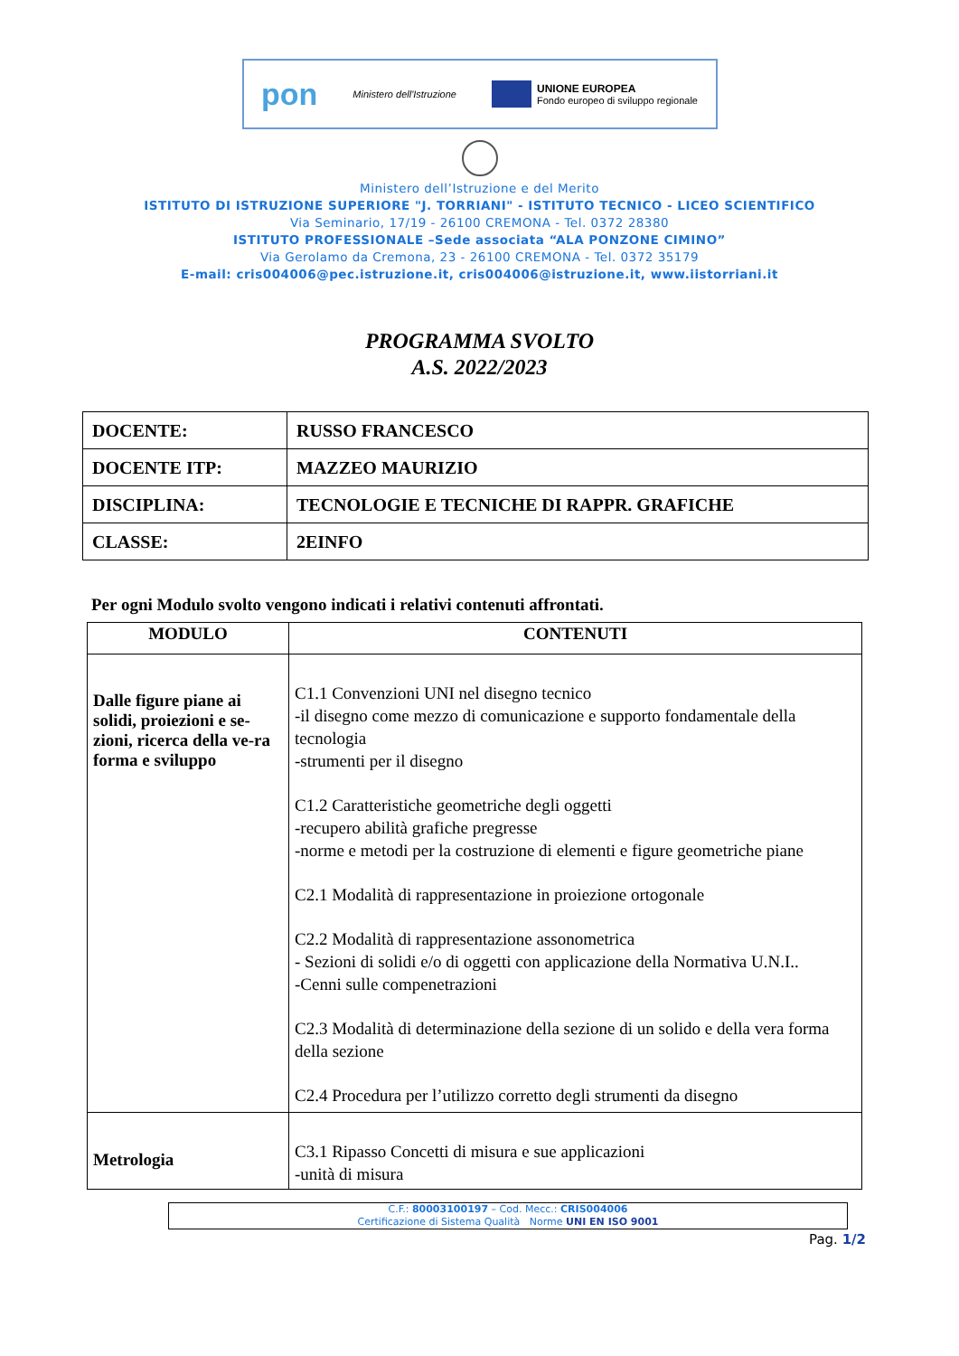pon Ministero dell'Istruzione
UNIONE EUROPEA
Fondo europeo di sviluppo regionale
Ministero dell’Istruzione e del Merito
ISTITUTO DI ISTRUZIONE SUPERIORE "J. TORRIANI" - ISTITUTO TECNICO - LICEO SCIENTIFICO
Via Seminario, 17/19 - 26100 CREMONA - Tel. 0372 28380
ISTITUTO PROFESSIONALE –Sede associata “ALA PONZONE CIMINO”
Via Gerolamo da Cremona, 23 - 26100 CREMONA - Tel. 0372 35179
E-mail: cris004006@pec.istruzione.it, cris004006@istruzione.it, www.iistorriani.it
PROGRAMMA SVOLTO
A.S. 2022/2023
| DOCENTE: | RUSSO FRANCESCO |
| DOCENTE ITP: | MAZZEO MAURIZIO |
| DISCIPLINA: | TECNOLOGIE E TECNICHE DI RAPPR. GRAFICHE |
| CLASSE: | 2EINFO |
Per ogni Modulo svolto vengono indicati i relativi contenuti affrontati.
| MODULO | CONTENUTI |
| --- | --- |
| Dalle figure piane ai solidi, proiezioni e se-zioni, ricerca della ve-ra forma e sviluppo | C1.1 Convenzioni UNI nel disegno tecnico -il disegno come mezzo di comunicazione e supporto fondamentale della tecnologia -strumenti per il disegno C1.2 Caratteristiche geometriche degli oggetti -recupero abilità grafiche pregresse -norme e metodi per la costruzione di elementi e figure geometriche piane C2.1 Modalità di rappresentazione in proiezione ortogonale C2.2 Modalità di rappresentazione assonometrica - Sezioni di solidi e/o di oggetti con applicazione della Normativa U.N.I.. -Cenni sulle compenetrazioni C2.3 Modalità di determinazione della sezione di un solido e della vera forma della sezione C2.4 Procedura per l’utilizzo corretto degli strumenti da disegno |
| Metrologia | C3.1 Ripasso Concetti di misura e sue applicazioni -unità di misura |
C.F.: 80003100197 – Cod. Mecc.: CRIS004006
Certificazione di Sistema Qualità Norme UNI EN ISO 9001
Pag. 1/2